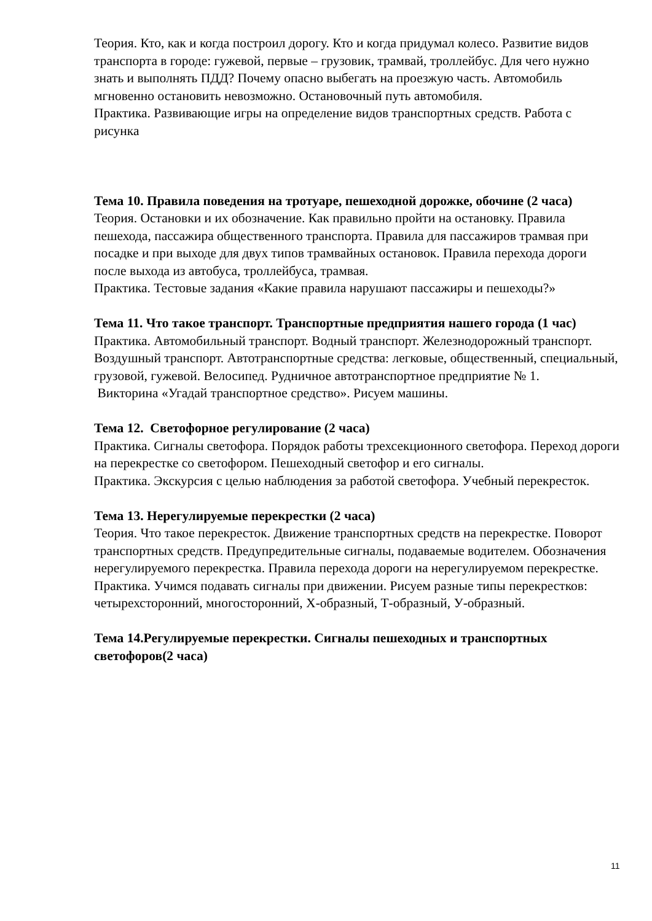Теория. Кто, как и когда построил дорогу. Кто и когда придумал колесо. Развитие видов транспорта в городе: гужевой, первые – грузовик, трамвай, троллейбус. Для чего нужно знать и выполнять ПДД? Почему опасно выбегать на проезжую часть. Автомобиль мгновенно остановить невозможно. Остановочный путь автомобиля.
Практика. Развивающие игры на определение видов транспортных средств. Работа с рисунка
Тема 10. Правила поведения на тротуаре, пешеходной дорожке, обочине (2 часа)
Теория. Остановки и их обозначение. Как правильно пройти на остановку. Правила пешехода, пассажира общественного транспорта. Правила для пассажиров трамвая при посадке и при выходе для двух типов трамвайных остановок. Правила перехода дороги после выхода из автобуса, троллейбуса, трамвая.
Практика. Тестовые задания «Какие правила нарушают пассажиры и пешеходы?»
Тема 11. Что такое транспорт. Транспортные предприятия нашего города (1 час)
Практика. Автомобильный транспорт. Водный транспорт. Железнодорожный транспорт. Воздушный транспорт. Автотранспортные средства: легковые, общественный, специальный, грузовой, гужевой. Велосипед. Рудничное автотранспортное предприятие № 1.
Викторина «Угадай транспортное средство». Рисуем машины.
Тема 12. Светофорное регулирование (2 часа)
Практика. Сигналы светофора. Порядок работы трехсекционного светофора. Переход дороги на перекрестке со светофором. Пешеходный светофор и его сигналы.
Практика. Экскурсия с целью наблюдения за работой светофора. Учебный перекресток.
Тема 13. Нерегулируемые перекрестки (2 часа)
Теория. Что такое перекресток. Движение транспортных средств на перекрестке. Поворот транспортных средств. Предупредительные сигналы, подаваемые водителем. Обозначения нерегулируемого перекрестка. Правила перехода дороги на нерегулируемом перекрестке.
Практика. Учимся подавать сигналы при движении. Рисуем разные типы перекрестков: четырехсторонний, многосторонний, Х-образный, Т-образный, У-образный.
Тема 14.Регулируемые перекрестки. Сигналы пешеходных и транспортных светофоров(2 часа)
11